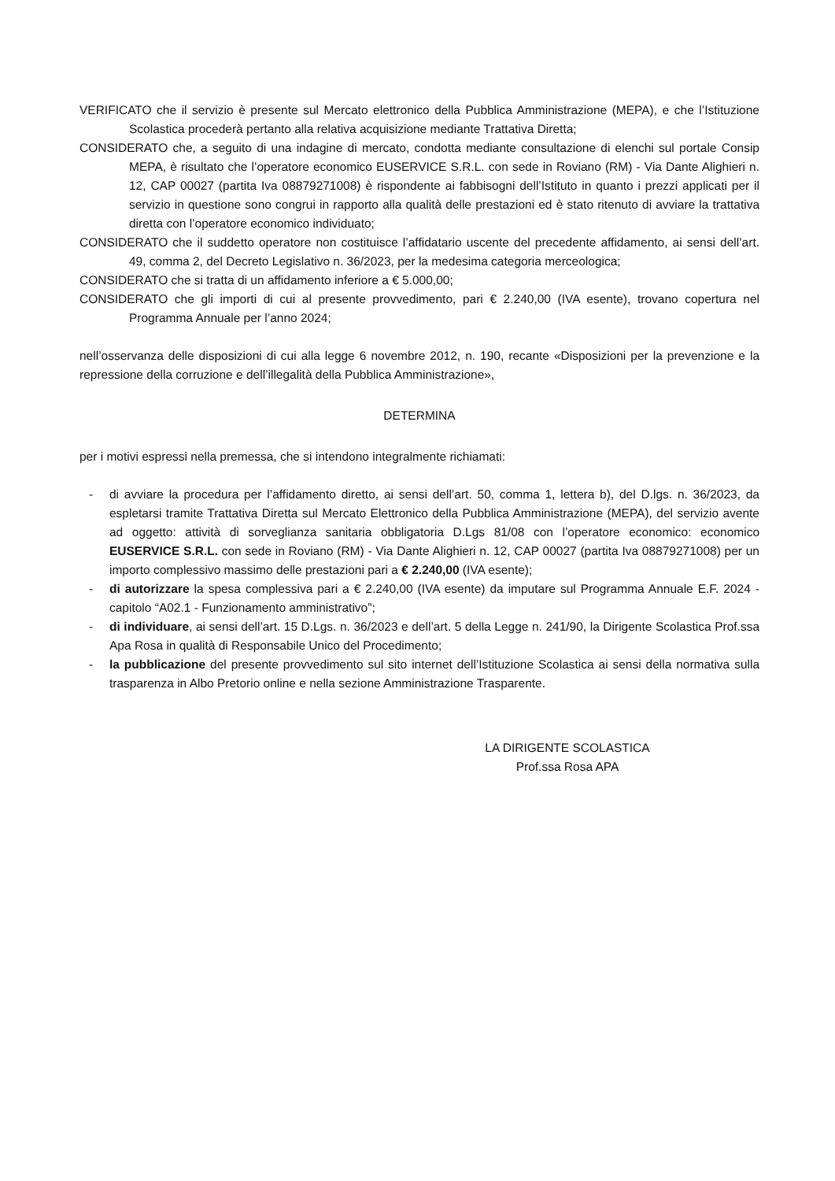VERIFICATO che il servizio è presente sul Mercato elettronico della Pubblica Amministrazione (MEPA), e che l’Istituzione Scolastica procederà pertanto alla relativa acquisizione mediante Trattativa Diretta;
CONSIDERATO che, a seguito di una indagine di mercato, condotta mediante consultazione di elenchi sul portale Consip MEPA, è risultato che l’operatore economico EUSERVICE S.R.L. con sede in Roviano (RM) - Via Dante Alighieri n. 12, CAP 00027 (partita Iva 08879271008) è rispondente ai fabbisogni dell’Istituto in quanto i prezzi applicati per il servizio in questione sono congrui in rapporto alla qualità delle prestazioni ed è stato ritenuto di avviare la trattativa diretta con l’operatore economico individuato;
CONSIDERATO che il suddetto operatore non costituisce l’affidatario uscente del precedente affidamento, ai sensi dell’art. 49, comma 2, del Decreto Legislativo n. 36/2023, per la medesima categoria merceologica;
CONSIDERATO che si tratta di un affidamento inferiore a € 5.000,00;
CONSIDERATO che gli importi di cui al presente provvedimento, pari € 2.240,00 (IVA esente), trovano copertura nel Programma Annuale per l’anno 2024;
nell’osservanza delle disposizioni di cui alla legge 6 novembre 2012, n. 190, recante «Disposizioni per la prevenzione e la repressione della corruzione e dell’illegalità della Pubblica Amministrazione»,
DETERMINA
per i motivi espressi nella premessa, che si intendono integralmente richiamati:
- di avviare la procedura per l’affidamento diretto, ai sensi dell’art. 50, comma 1, lettera b), del D.lgs. n. 36/2023, da espletarsi tramite Trattativa Diretta sul Mercato Elettronico della Pubblica Amministrazione (MEPA), del servizio avente ad oggetto: attività di sorveglianza sanitaria obbligatoria D.Lgs 81/08 con l’operatore economico: economico EUSERVICE S.R.L. con sede in Roviano (RM) - Via Dante Alighieri n. 12, CAP 00027 (partita Iva 08879271008) per un importo complessivo massimo delle prestazioni pari a € 2.240,00 (IVA esente);
- di autorizzare la spesa complessiva pari a € 2.240,00 (IVA esente) da imputare sul Programma Annuale E.F. 2024 - capitolo “A02.1 - Funzionamento amministrativo”;
- di individuare, ai sensi dell’art. 15 D.Lgs. n. 36/2023 e dell’art. 5 della Legge n. 241/90, la Dirigente Scolastica Prof.ssa Apa Rosa in qualità di Responsabile Unico del Procedimento;
- la pubblicazione del presente provvedimento sul sito internet dell’Istituzione Scolastica ai sensi della normativa sulla trasparenza in Albo Pretorio online e nella sezione Amministrazione Trasparente.
LA DIRIGENTE SCOLASTICA
Prof.ssa Rosa APA